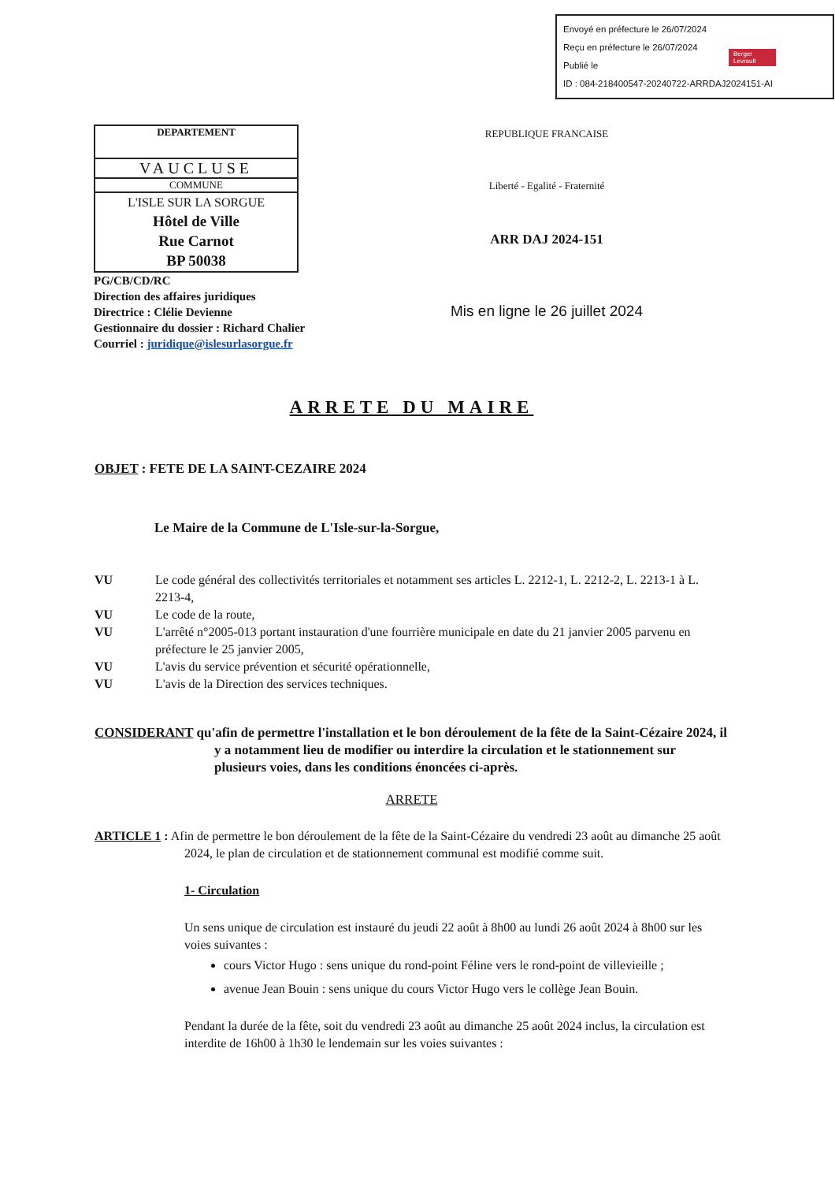Envoyé en préfecture le 26/07/2024
Reçu en préfecture le 26/07/2024
Publié le
ID : 084-218400547-20240722-ARRDAJ2024151-AI
Berger Levrault
| DEPARTEMENT |
| VAUCLUSE |
| COMMUNE |
| L'ISLE SUR LA SORGUE Hôtel de Ville Rue Carnot BP 50038 |
PG/CB/CD/RC
Direction des affaires juridiques
Directrice : Clélie Devienne
Gestionnaire du dossier : Richard Chalier
Courriel : juridique@islesurlasorgue.fr
REPUBLIQUE FRANCAISE
Liberté - Egalité - Fraternité
ARR DAJ 2024-151
Mis en ligne le 26 juillet 2024
ARRETE DU MAIRE
OBJET : FETE DE LA SAINT-CEZAIRE 2024
Le Maire de la Commune de L'Isle-sur-la-Sorgue,
VU Le code général des collectivités territoriales et notamment ses articles L. 2212-1, L. 2212-2, L. 2213-1 à L. 2213-4,
VU Le code de la route,
VU L'arrêté n°2005-013 portant instauration d'une fourrière municipale en date du 21 janvier 2005 parvenu en préfecture le 25 janvier 2005,
VU L'avis du service prévention et sécurité opérationnelle,
VU L'avis de la Direction des services techniques.
CONSIDERANT qu'afin de permettre l'installation et le bon déroulement de la fête de la Saint-Cézaire 2024, il y a notamment lieu de modifier ou interdire la circulation et le stationnement sur plusieurs voies, dans les conditions énoncées ci-après.
ARRETE
ARTICLE 1 : Afin de permettre le bon déroulement de la fête de la Saint-Cézaire du vendredi 23 août au dimanche 25 août 2024, le plan de circulation et de stationnement communal est modifié comme suit.
1- Circulation
Un sens unique de circulation est instauré du jeudi 22 août à 8h00 au lundi 26 août 2024 à 8h00 sur les voies suivantes :
cours Victor Hugo : sens unique du rond-point Féline vers le rond-point de villevieille ;
avenue Jean Bouin : sens unique du cours Victor Hugo vers le collège Jean Bouin.
Pendant la durée de la fête, soit du vendredi 23 août au dimanche 25 août 2024 inclus, la circulation est interdite de 16h00 à 1h30 le lendemain sur les voies suivantes :